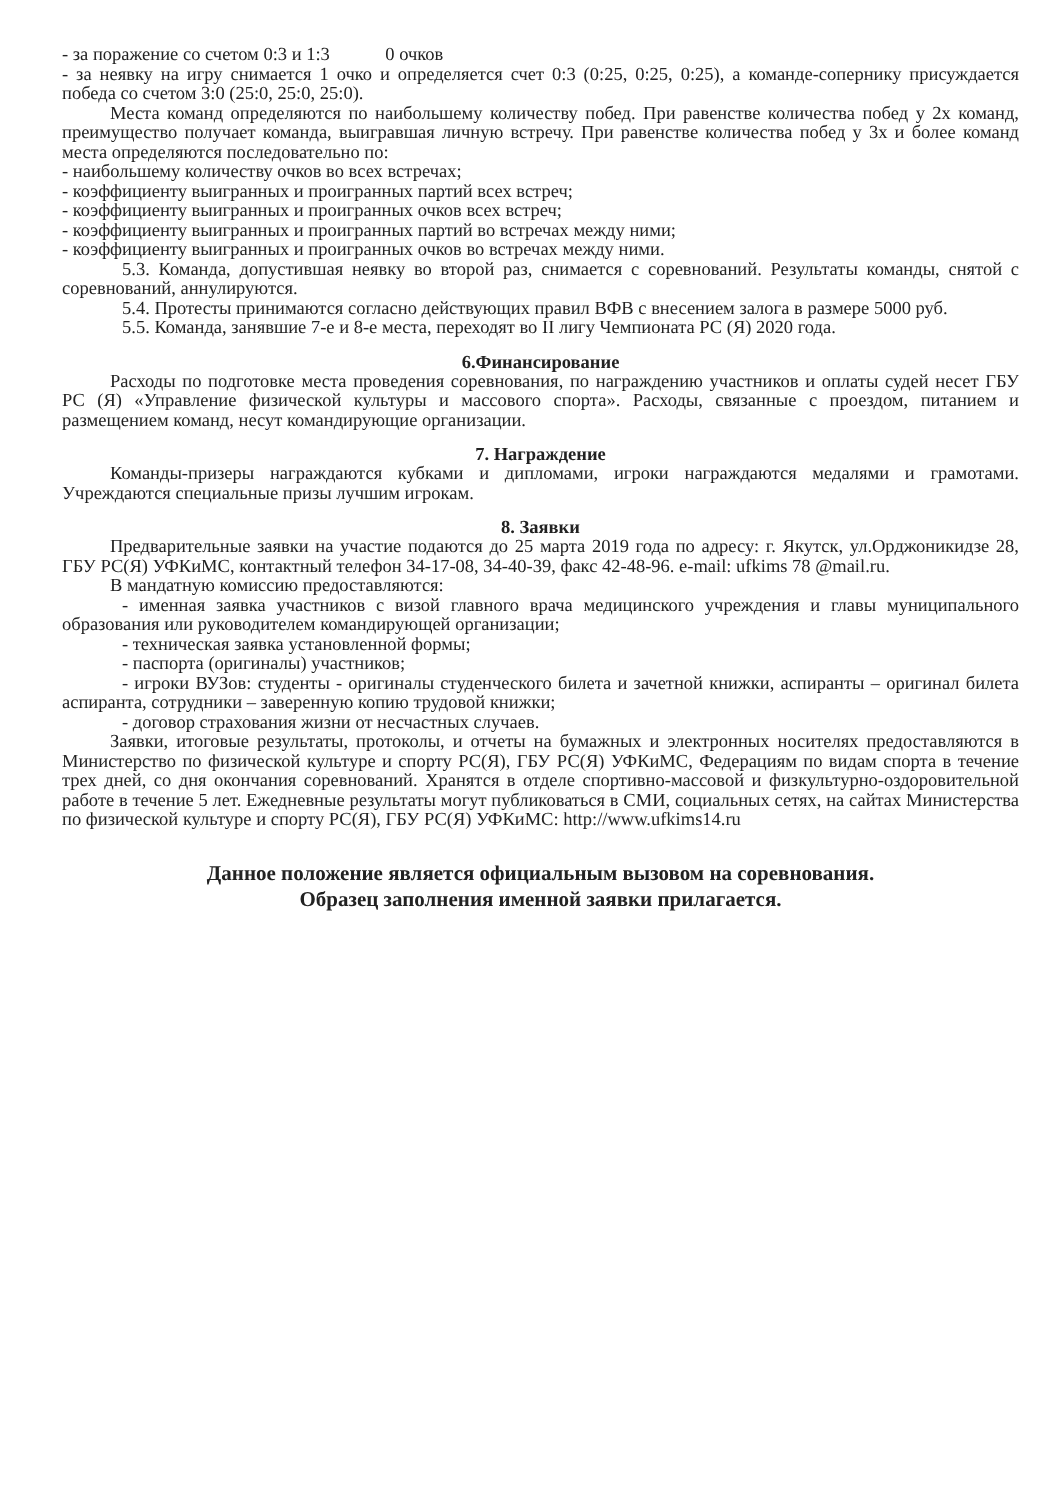- за поражение со счетом 0:3 и 1:3 0 очков
- за неявку на игру снимается 1 очко и определяется счет 0:3 (0:25, 0:25, 0:25), а команде-сопернику присуждается победа со счетом 3:0 (25:0, 25:0, 25:0).
Места команд определяются по наибольшему количеству побед. При равенстве количества побед у 2х команд, преимущество получает команда, выигравшая личную встречу. При равенстве количества побед у 3х и более команд места определяются последовательно по:
- наибольшему количеству очков во всех встречах;
- коэффициенту выигранных и проигранных партий всех встреч;
- коэффициенту выигранных и проигранных очков всех встреч;
- коэффициенту выигранных и проигранных партий во встречах между ними;
- коэффициенту выигранных и проигранных очков во встречах между ними.
5.3. Команда, допустившая неявку во второй раз, снимается с соревнований. Результаты команды, снятой с соревнований, аннулируются.
5.4. Протесты принимаются согласно действующих правил ВФВ с внесением залога в размере 5000 руб.
5.5. Команда, занявшие 7-е и 8-е места, переходят во II лигу Чемпионата РС (Я) 2020 года.
6.Финансирование
Расходы по подготовке места проведения соревнования, по награждению участников и оплаты судей несет ГБУ РС (Я) «Управление физической культуры и массового спорта». Расходы, связанные с проездом, питанием и размещением команд, несут командирующие организации.
7. Награждение
Команды-призеры награждаются кубками и дипломами, игроки награждаются медалями и грамотами. Учреждаются специальные призы лучшим игрокам.
8. Заявки
Предварительные заявки на участие подаются до 25 марта 2019 года по адресу: г. Якутск, ул.Орджоникидзе 28, ГБУ РС(Я) УФКиМС, контактный телефон 34-17-08, 34-40-39, факс 42-48-96. e-mail: ufkims 78 @mail.ru.
В мандатную комиссию предоставляются:
- именная заявка участников с визой главного врача медицинского учреждения и главы муниципального образования или руководителем командирующей организации;
- техническая заявка установленной формы;
- паспорта (оригиналы) участников;
- игроки ВУЗов: студенты - оригиналы студенческого билета и зачетной книжки, аспиранты – оригинал билета аспиранта, сотрудники – заверенную копию трудовой книжки;
- договор страхования жизни от несчастных случаев.
Заявки, итоговые результаты, протоколы, и отчеты на бумажных и электронных носителях предоставляются в Министерство по физической культуре и спорту РС(Я), ГБУ РС(Я) УФКиМС, Федерациям по видам спорта в течение трех дней, со дня окончания соревнований. Хранятся в отделе спортивно-массовой и физкультурно-оздоровительной работе в течение 5 лет. Ежедневные результаты могут публиковаться в СМИ, социальных сетях, на сайтах Министерства по физической культуре и спорту РС(Я), ГБУ РС(Я) УФКиМС: http://www.ufkims14.ru
Данное положение является официальным вызовом на соревнования.
Образец заполнения именной заявки прилагается.